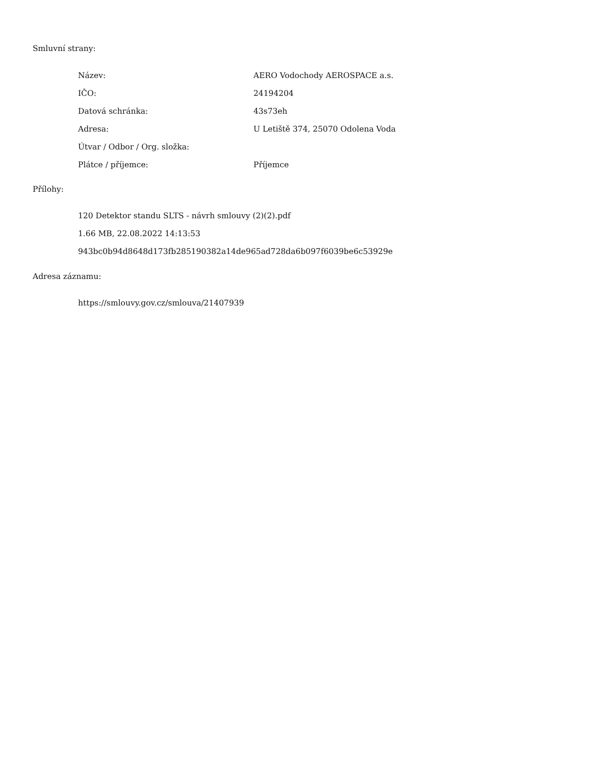Smluvní strany:
| Název: | AERO Vodochody AEROSPACE a.s. |
| IČO: | 24194204 |
| Datová schránka: | 43s73eh |
| Adresa: | U Letiště 374, 25070 Odolena Voda |
| Útvar / Odbor / Org. složka: | |
| Plátce / příjemce: | Příjemce |
Přílohy:
120 Detektor standu SLTS - návrh smlouvy (2)(2).pdf
1.66 MB, 22.08.2022 14:13:53
943bc0b94d8648d173fb285190382a14de965ad728da6b097f6039be6c53929e
Adresa záznamu:
https://smlouvy.gov.cz/smlouva/21407939